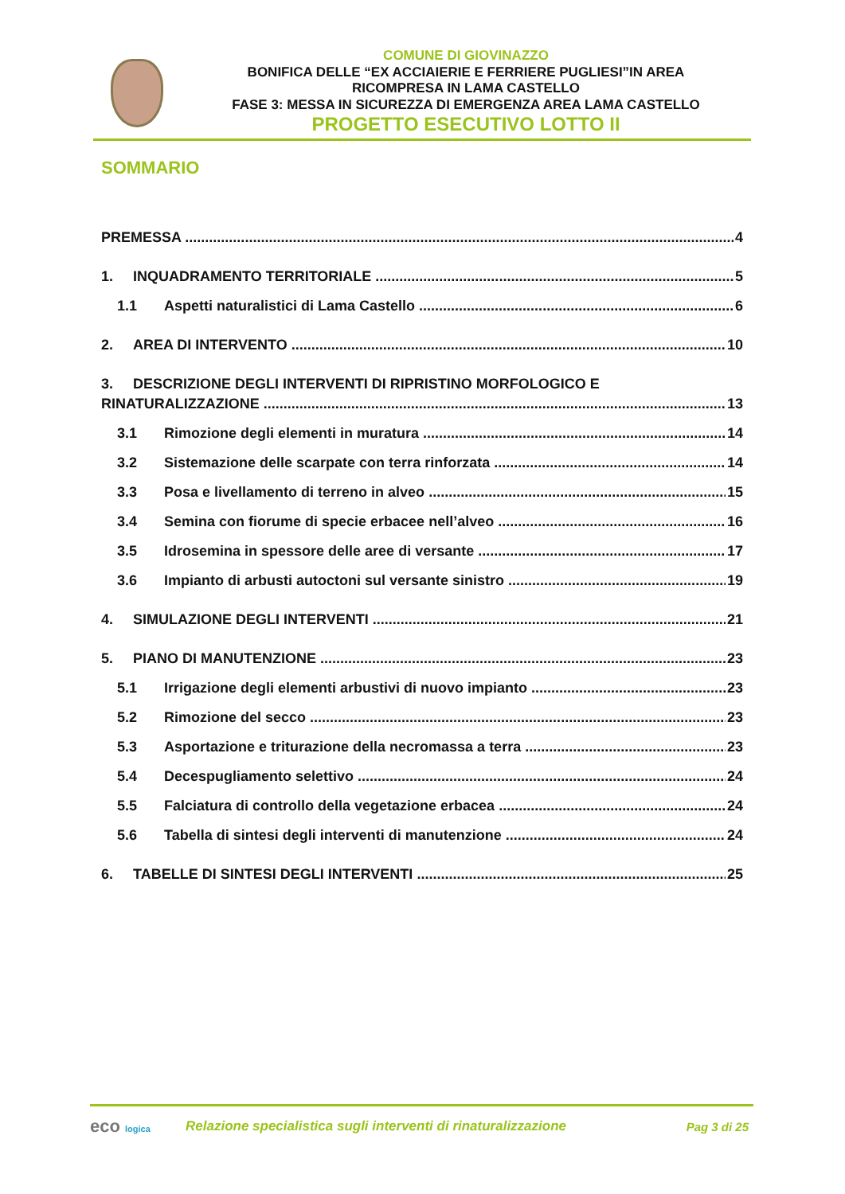COMUNE DI GIOVINAZZO
BONIFICA DELLE “EX ACCIAIERIE E FERRIERE PUGLIESI”IN AREA
RICOMPRESA IN LAMA CASTELLO
FASE 3: MESSA IN SICUREZZA DI EMERGENZA AREA LAMA CASTELLO
PROGETTO ESECUTIVO LOTTO II
SOMMARIO
PREMESSA 4
1. INQUADRAMENTO TERRITORIALE 5
1.1 Aspetti naturalistici di Lama Castello 6
2. AREA DI INTERVENTO 10
3. DESCRIZIONE DEGLI INTERVENTI DI RIPRISTINO MORFOLOGICO E
RINATURALIZZAZIONE 13
3.1 Rimozione degli elementi in muratura 14
3.2 Sistemazione delle scarpate con terra rinforzata 14
3.3 Posa e livellamento di terreno in alveo 15
3.4 Semina con fiorume di specie erbacee nell’alveo 16
3.5 Idrosemina in spessore delle aree di versante 17
3.6 Impianto di arbusti autoctoni sul versante sinistro 19
4. SIMULAZIONE DEGLI INTERVENTI 21
5. PIANO DI MANUTENZIONE 23
5.1 Irrigazione degli elementi arbustivi di nuovo impianto 23
5.2 Rimozione del secco 23
5.3 Asportazione e triturazione della necromassa a terra 23
5.4 Decespugliamento selettivo 24
5.5 Falciatura di controllo della vegetazione erbacea 24
5.6 Tabella di sintesi degli interventi di manutenzione 24
6. TABELLE DI SINTESI DEGLI INTERVENTI 25
eco logica
Relazione specialistica sugli interventi di rinaturalizzazione
Pag 3 di 25